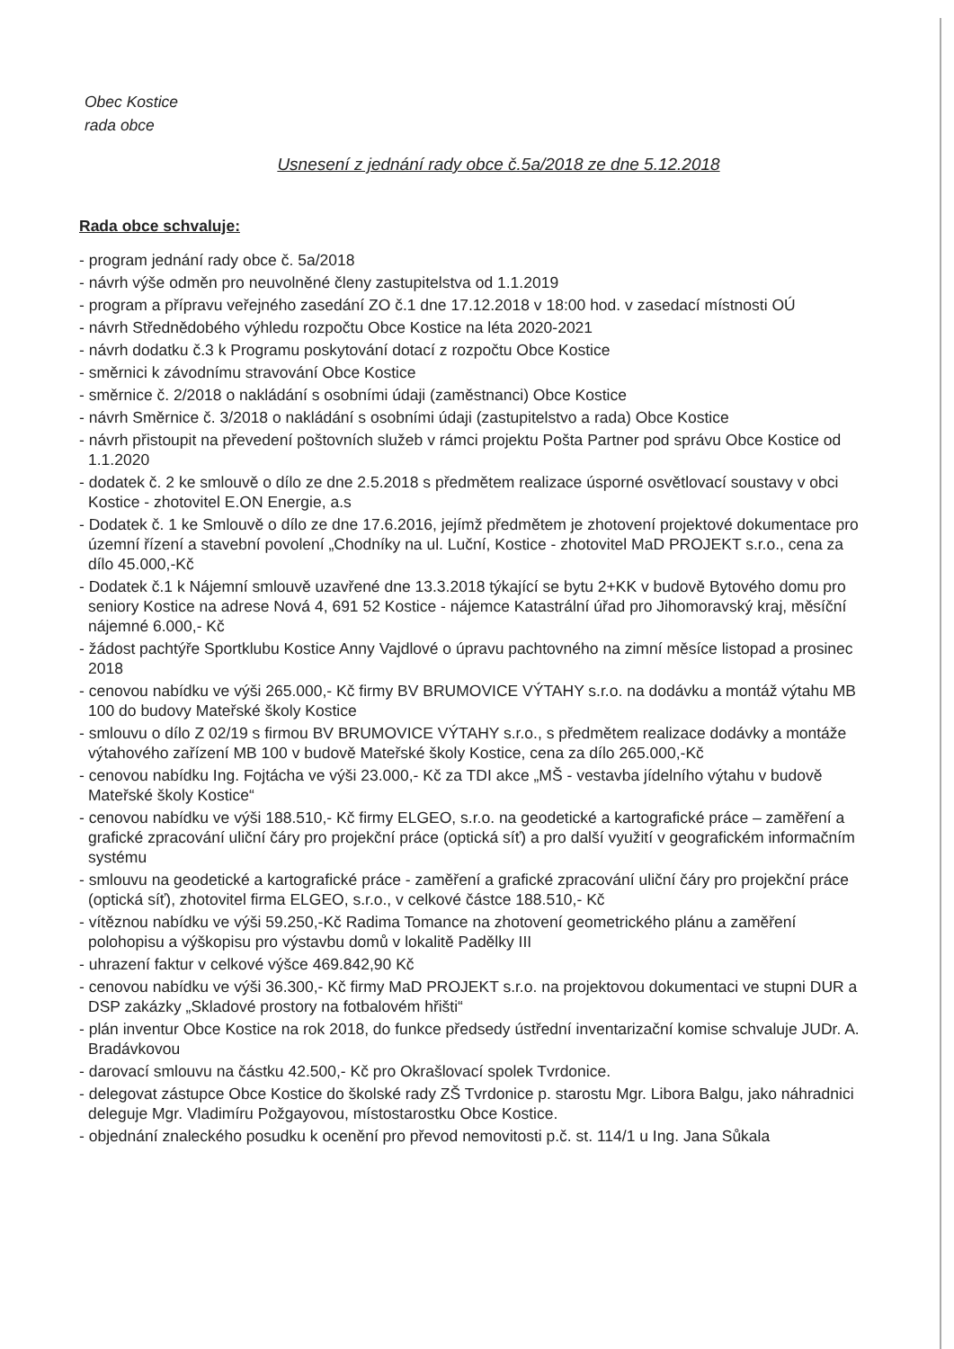Obec Kostice
rada obce
Usnesení z jednání rady obce č.5a/2018 ze dne 5.12.2018
Rada obce schvaluje:
- program jednání rady obce č. 5a/2018
- návrh výše odměn pro neuvolněné členy zastupitelstva od 1.1.2019
- program a přípravu veřejného zasedání ZO č.1 dne 17.12.2018 v 18:00 hod. v zasedací místnosti OÚ
- návrh Střednědobého výhledu rozpočtu Obce Kostice na léta 2020-2021
- návrh dodatku č.3 k Programu poskytování dotací z rozpočtu Obce Kostice
- směrnici k závodnímu stravování Obce Kostice
- směrnice č. 2/2018 o nakládání s osobními údaji (zaměstnanci) Obce Kostice
- návrh Směrnice č. 3/2018 o nakládání s osobními údaji (zastupitelstvo a rada) Obce Kostice
- návrh přistoupit na převedení poštovních služeb v rámci projektu Pošta Partner pod správu Obce Kostice od 1.1.2020
- dodatek č. 2 ke smlouvě o dílo ze dne 2.5.2018 s předmětem realizace úsporné osvětlovací soustavy v obci Kostice - zhotovitel E.ON Energie, a.s
- Dodatek č. 1 ke Smlouvě o dílo ze dne 17.6.2016, jejímž předmětem je zhotovení projektové dokumentace pro územní řízení a stavební povolení „Chodníky na ul. Luční, Kostice - zhotovitel MaD PROJEKT s.r.o., cena za dílo 45.000,-Kč
- Dodatek č.1 k Nájemní smlouvě uzavřené dne 13.3.2018 týkající se bytu 2+KK v budově Bytového domu pro seniory Kostice na adrese Nová 4, 691 52 Kostice - nájemce Katastrální úřad pro Jihomoravský kraj, měsíční nájemné 6.000,- Kč
- žádost pachtýře Sportklubu Kostice Anny Vajdlové o úpravu pachtovného na zimní měsíce listopad a prosinec 2018
- cenovou nabídku ve výši 265.000,- Kč firmy BV BRUMOVICE VÝTAHY s.r.o. na dodávku a montáž výtahu MB 100 do budovy Mateřské školy Kostice
- smlouvu o dílo Z 02/19 s firmou BV BRUMOVICE VÝTAHY s.r.o., s předmětem realizace dodávky a montáže výtahového zařízení MB 100 v budově Mateřské školy Kostice, cena za dílo 265.000,-Kč
- cenovou nabídku Ing. Fojtácha ve výši 23.000,- Kč za TDI akce „MŠ - vestavba jídelního výtahu v budově Mateřské školy Kostice“
- cenovou nabídku ve výši 188.510,- Kč firmy ELGEO, s.r.o. na geodetické a kartografické práce – zaměření a grafické zpracování uliční čáry pro projekční práce (optická síť) a pro další využití v geografickém informačním systému
- smlouvu na geodetické a kartografické práce - zaměření a grafické zpracování uliční čáry pro projekční práce (optická síť), zhotovitel firma ELGEO, s.r.o., v celkové částce 188.510,- Kč
- vítěznou nabídku ve výši 59.250,-Kč Radima Tomance na zhotovení geometrického plánu a zaměření polohopisu a výškopisu pro výstavbu domů v lokalitě Padělky III
- uhrazení faktur v celkové výšce 469.842,90 Kč
- cenovou nabídku ve výši 36.300,- Kč firmy MaD PROJEKT s.r.o. na projektovou dokumentaci ve stupni DUR a DSP zakázky „Skladové prostory na fotbalovém hřišti“
- plán inventur Obce Kostice na rok 2018, do funkce předsedy ústřední inventarizační komise schvaluje JUDr. A. Bradávkovou
- darovací smlouvu na částku 42.500,- Kč pro Okrašlovací spolek Tvrdonice.
- delegovat zástupce Obce Kostice do školské rady ZŠ Tvrdonice p. starostu Mgr. Libora Balgu, jako náhradnici deleguje Mgr. Vladimíru Požgayovou, místostarostku Obce Kostice.
- objednání znaleckého posudku k ocenění pro převod nemovitosti p.č. st. 114/1 u Ing. Jana Sůkala